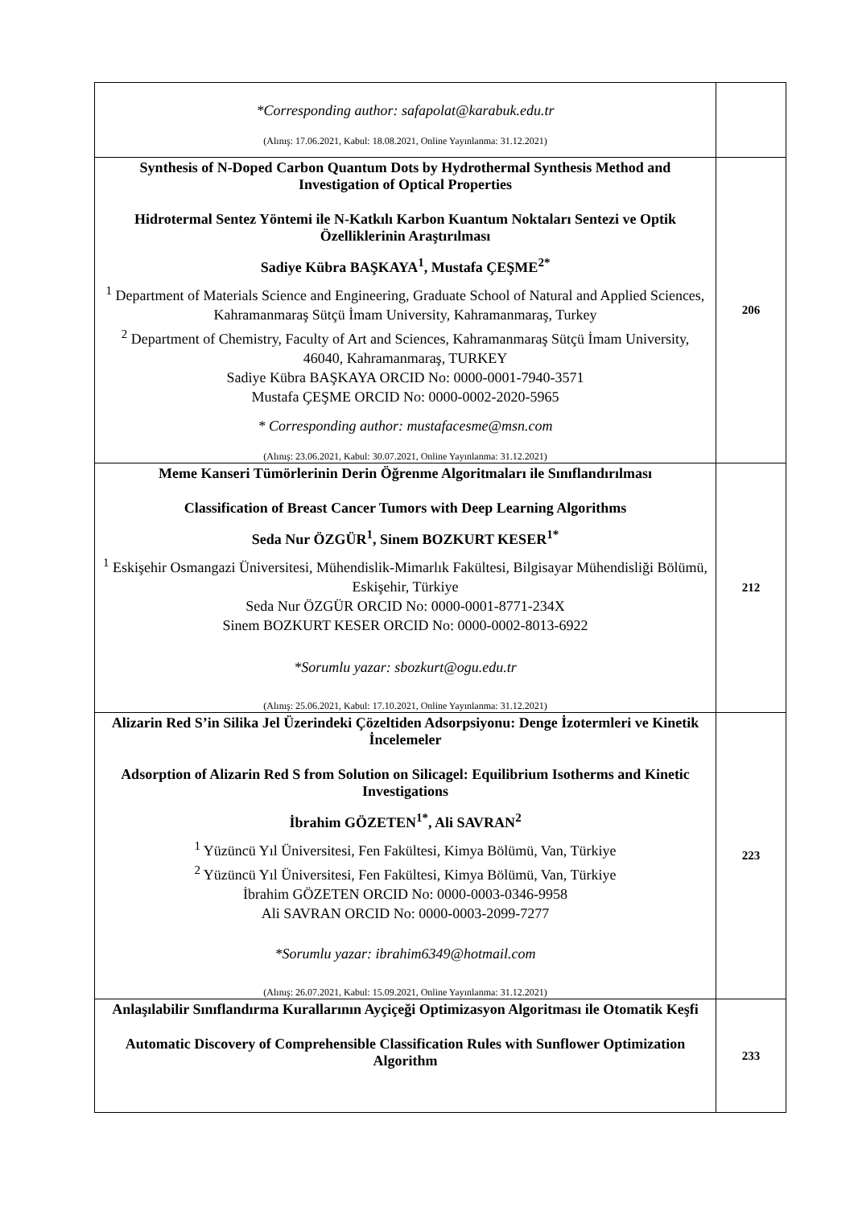| *Corresponding author: safapolat@karabuk.edu.tr (Alınış: 17.06.2021, Kabul: 18.08.2021, Online Yayınlanma: 31.12.2021) | |
| Synthesis of N-Doped Carbon Quantum Dots by Hydrothermal Synthesis Method and Investigation of Optical Properties Hidrotermal Sentez Yöntemi ile N-Katkılı Karbon Kuantum Noktaları Sentezi ve Optik Özelliklerinin Araştırılması Sadiye Kübra BAŞKAYA<sup>1</sup>, Mustafa ÇEŞME<sup>2*</sup> <sup>1</sup> Department of Materials Science and Engineering, Graduate School of Natural and Applied Sciences, Kahramanmaraş Sütçü İmam University, Kahramanmaraş, Turkey <sup>2</sup> Department of Chemistry, Faculty of Art and Sciences, Kahramanmaraş Sütçü İmam University, 46040, Kahramanmaraş, TURKEY Sadiye Kübra BAŞKAYA ORCID No: 0000-0001-7940-3571 Mustafa ÇEŞME ORCID No: 0000-0002-2020-5965 * Corresponding author: mustafacesme@msn.com (Alınış: 23.06.2021, Kabul: 30.07.2021, Online Yayınlanma: 31.12.2021) | 206 |
| Meme Kanseri Tümörlerinin Derin Öğrenme Algoritmaları ile Sınıflandırılması Classification of Breast Cancer Tumors with Deep Learning Algorithms Seda Nur ÖZGÜR<sup>1</sup>, Sinem BOZKURT KESER<sup>1*</sup> <sup>1</sup> Eskişehir Osmangazi Üniversitesi, Mühendislik-Mimarlık Fakültesi, Bilgisayar Mühendisliği Bölümü, Eskişehir, Türkiye Seda Nur ÖZGÜR ORCID No: 0000-0001-8771-234X Sinem BOZKURT KESER ORCID No: 0000-0002-8013-6922 *Sorumlu yazar: sbozkurt@ogu.edu.tr (Alınış: 25.06.2021, Kabul: 17.10.2021, Online Yayınlanma: 31.12.2021) | 212 |
| Alizarin Red S’in Silika Jel Üzerindeki Çözeltiden Adsorpsiyonu: Denge İzotermleri ve Kinetik İncelemeler Adsorption of Alizarin Red S from Solution on Silicagel: Equilibrium Isotherms and Kinetic Investigations İbrahim GÖZETEN<sup>1*</sup>, Ali SAVRAN<sup>2</sup> <sup>1</sup> Yüzüncü Yıl Üniversitesi, Fen Fakültesi, Kimya Bölümü, Van, Türkiye <sup>2</sup> Yüzüncü Yıl Üniversitesi, Fen Fakültesi, Kimya Bölümü, Van, Türkiye İbrahim GÖZETEN ORCID No: 0000-0003-0346-9958 Ali SAVRAN ORCID No: 0000-0003-2099-7277 *Sorumlu yazar: ibrahim6349@hotmail.com (Alınış: 26.07.2021, Kabul: 15.09.2021, Online Yayınlanma: 31.12.2021) | 223 |
| Anlaşılabilir Sınıflandırma Kurallarının Ayçiçeği Optimizasyon Algoritması ile Otomatik Keşfi Automatic Discovery of Comprehensible Classification Rules with Sunflower Optimization Algorithm | 233 |